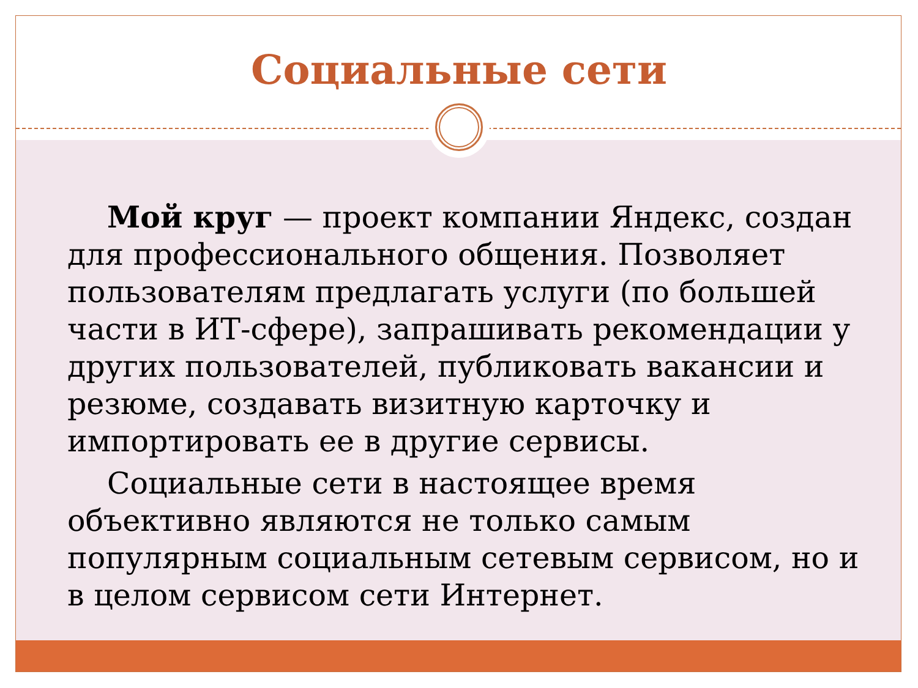Социальные сети
Мой круг — проект компании Яндекс, создан для профессионального общения. Позволяет пользователям предлагать услуги (по большей части в ИТ-сфере), запрашивать рекомендации у других пользователей, публиковать вакансии и резюме, создавать визитную карточку и импортировать ее в другие сервисы.
Социальные сети в настоящее время объективно являются не только самым популярным социальным сетевым сервисом, но и в целом сервисом сети Интернет.